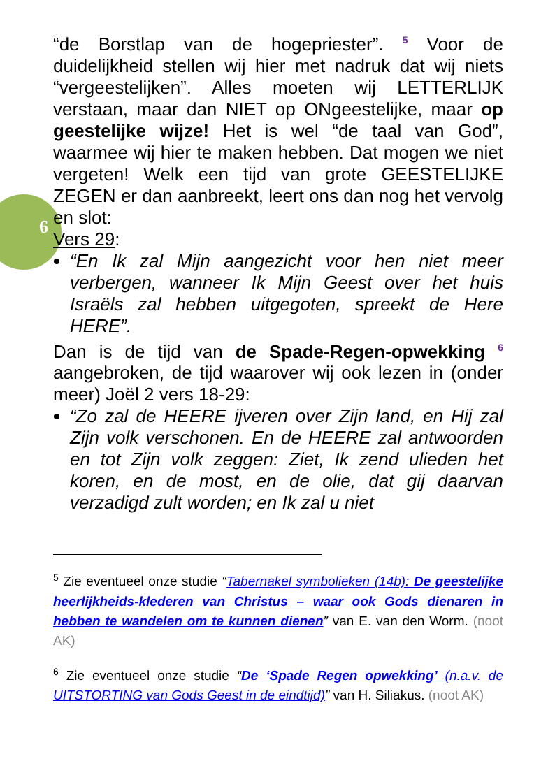6
“de Borstlap van de hogepriester”. <sup>5</sup> Voor de duidelijkheid stellen wij hier met nadruk dat wij niets “vergeestelijken”. Alles moeten wij LETTERLIJK verstaan, maar dan NIET op ONgeestelijke, maar op geestelijke wijze! Het is wel “de taal van God”, waarmee wij hier te maken hebben. Dat mogen we niet vergeten! Welk een tijd van grote GEESTELIJKE ZEGEN er dan aanbreekt, leert ons dan nog het vervolg en slot:
Vers 29:
“En Ik zal Mijn aangezicht voor hen niet meer verbergen, wanneer Ik Mijn Geest over het huis Israëls zal hebben uitgegoten, spreekt de Here HERE”.
Dan is de tijd van de Spade-Regen-opwekking <sup>6</sup> aangebroken, de tijd waarover wij ook lezen in (onder meer) Joël 2 vers 18-29:
“Zo zal de HEERE ijveren over Zijn land, en Hij zal Zijn volk verschonen. En de HEERE zal antwoorden en tot Zijn volk zeggen: Ziet, Ik zend ulieden het koren, en de most, en de olie, dat gij daarvan verzadigd zult worden; en Ik zal u niet
<sup>5</sup> Zie eventueel onze studie “Tabernakel symbolieken (14b): De geestelijke heerlijkheids-klederen van Christus – waar ook Gods dienaren in hebben te wandelen om te kunnen dienen” van E. van den Worm. (noot AK)
<sup>6</sup> Zie eventueel onze studie “De ‘Spade Regen opwekking’ (n.a.v. de UITSTORTING van Gods Geest in de eindtijd)” van H. Siliakus. (noot AK)